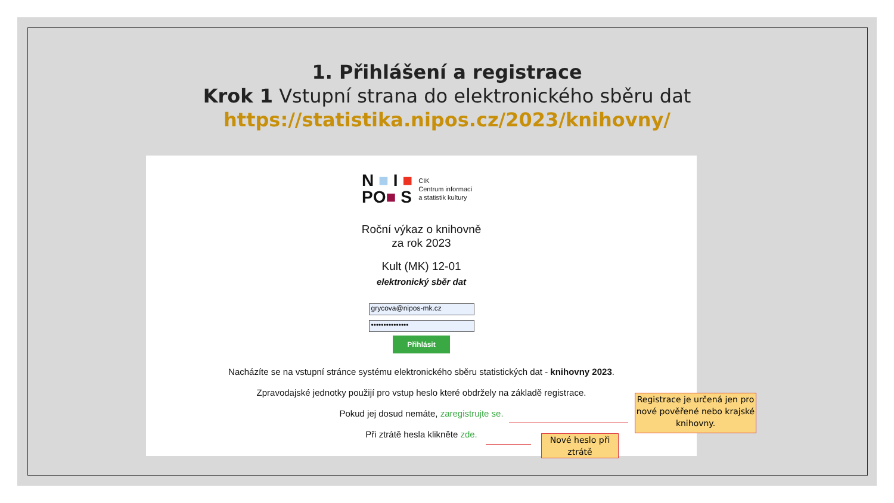1. Přihlášení a registrace
Krok 1 Vstupní strana do elektronického sběru dat
https://statistika.nipos.cz/2023/knihovny/
N ■ I ■
PO■ S
CIK
Centrum informací
a statistik kultury
Roční výkaz o knihovně
za rok 2023
Kult (MK) 12-01
elektronický sběr dat
grycova@nipos-mk.cz
•••••••••••••••
Přihlásit
Nacházíte se na vstupní stránce systému elektronického sběru statistických dat - knihovny 2023.
Zpravodajské jednotky použijí pro vstup heslo které obdržely na základě registrace.
Pokud jej dosud nemáte, zaregistrujte se.
Při ztrátě hesla klikněte zde.
Registrace je určená jen pro nové pověřené nebo krajské knihovny.
Nové heslo při ztrátě